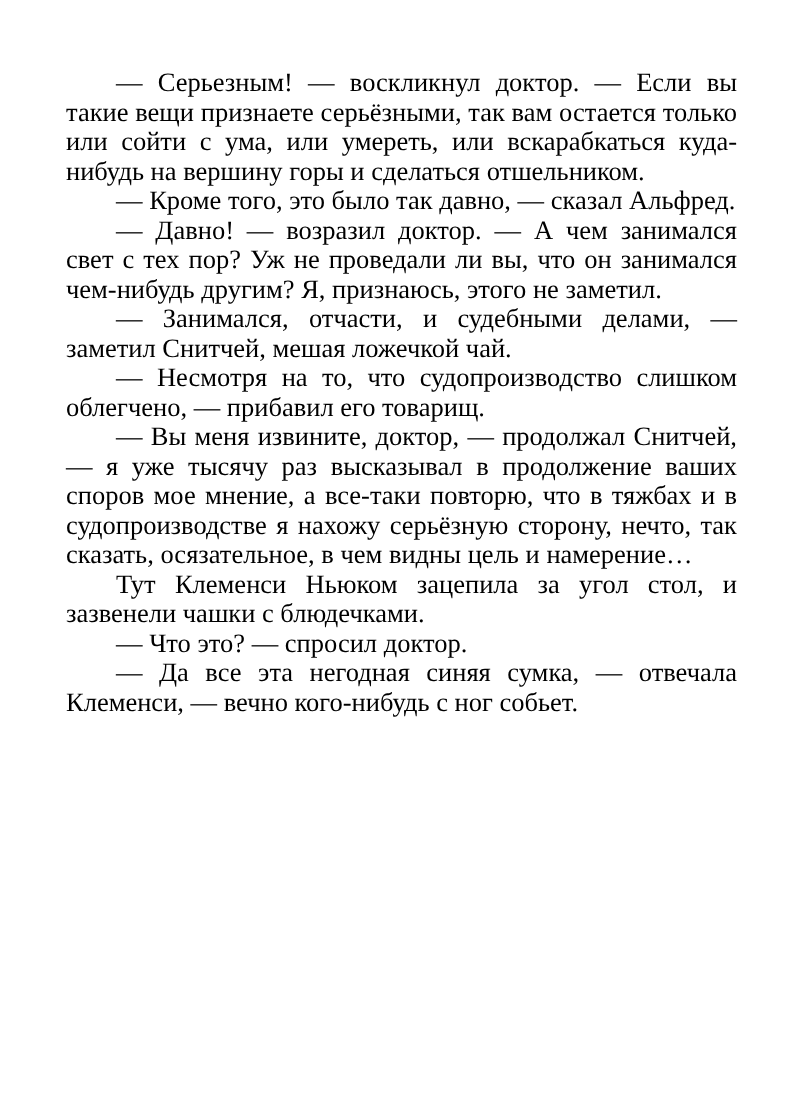— Серьезным! — воскликнул доктор. — Если вы такие вещи признаете серьёзными, так вам остается только или сойти с ума, или умереть, или вскарабкаться куда-нибудь на вершину горы и сделаться отшельником.
— Кроме того, это было так давно, — сказал Альфред.
— Давно! — возразил доктор. — А чем занимался свет с тех пор? Уж не проведали ли вы, что он занимался чем-нибудь другим? Я, признаюсь, этого не заметил.
— Занимался, отчасти, и судебными делами, — заметил Снитчей, мешая ложечкой чай.
— Несмотря на то, что судопроизводство слишком облегчено, — прибавил его товарищ.
— Вы меня извините, доктор, — продолжал Снитчей, — я уже тысячу раз высказывал в продолжение ваших споров мое мнение, а все-таки повторю, что в тяжбах и в судопроизводстве я нахожу серьёзную сторону, нечто, так сказать, осязательное, в чем видны цель и намерение…
Тут Клеменси Ньюком зацепила за угол стол, и зазвенели чашки с блюдечками.
— Что это? — спросил доктор.
— Да все эта негодная синяя сумка, — отвечала Клеменси, — вечно кого-нибудь с ног собьет.